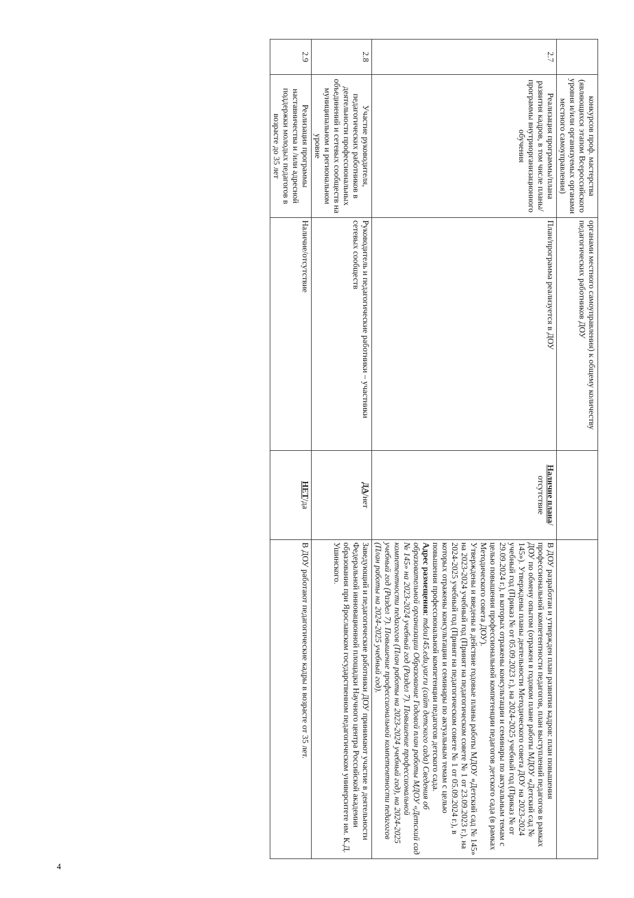| | конкурсов проф. мастерства (являющихся этапом Всероссийского уровня и/или организуемых органами местного самоуправления) | органами местного самоуправления) к общему количеству педагогических работников ДОУ | | |
| 2.7 | Реализация программы/плана развития кадров, в том числе планы/программы внутриорганизационного обучения | План/программа реализуется в ДОУ | Наличие плана / отсутствие | В ДОУ разработан и утвержден план развития кадров: план повышения профессиональной компетентности педагогов, план выступлений педагогов в рамках ДОУ по обмену опытом (отражен в годовом плане работы МДОУ «Детский сад № 145»). Утверждены планы деятельности Методического совета ДОУ на 2023-2024 учебный год (Приказ № от 05.09.2023 г.), на 2024-2025 учебный год (Приказ № от 29.09.2024 г.), в которых отражены консультации и семинары по актуальным темам с целью повышения профессиональной компетенции педагогов детского сада (в рамках Методического совета ДОУ). Утверждены и введены в действие годовые планы работы МДОУ «Детский сад № 145» на 2023-2024 учебный год (Принят на педагогическом совете № 1 от 23.09.2023 г.), на 2024-2025 учебный год (Принят на педагогическом совете № 1 от 05.09.2024 г.), в которых отражены консультации и семинары по актуальным темам с целью повышения профессиональной компетенции педагогов детского сада. Адрес размещения : mdou145.edu.yar.ru (сайт детского сада) Сведения об образовательной организации Образование Годовой план работы МДОУ «Детский сад № 145» на 2023-2024 учебный год (Раздел 7). Повышение профессиональной компетентности педагогов (План работы на 2023-2024 учебный год), на 2024-2025 учебный год (Раздел 7). Повышение профессиональной компетентности педагогов (План работы на 2024-2025 учебный год). |
| 2.8 | Участие руководителя, педагогических работников в деятельности профессиональных объединений и сетевых сообществ на муниципальном и региональном уровне | Руководитель и педагогические работники – участники сетевых сообществ | ДА /нет | Заведующий и педагогические работники ДОУ принимают участие в деятельности Федеральной инновационной площадки Научного центра Российской академии образования при Ярославском государственном педагогическом университете им. К.Д. Ушинского. |
| 2.9 | Реализация программы наставничества и /или адресной поддержки молодых педагогов в возрасте до 35 лет | Наличие/отсутствие | НЕТ /да | В ДОУ работают педагогические кадры в возрасте от 35 лет. |
4